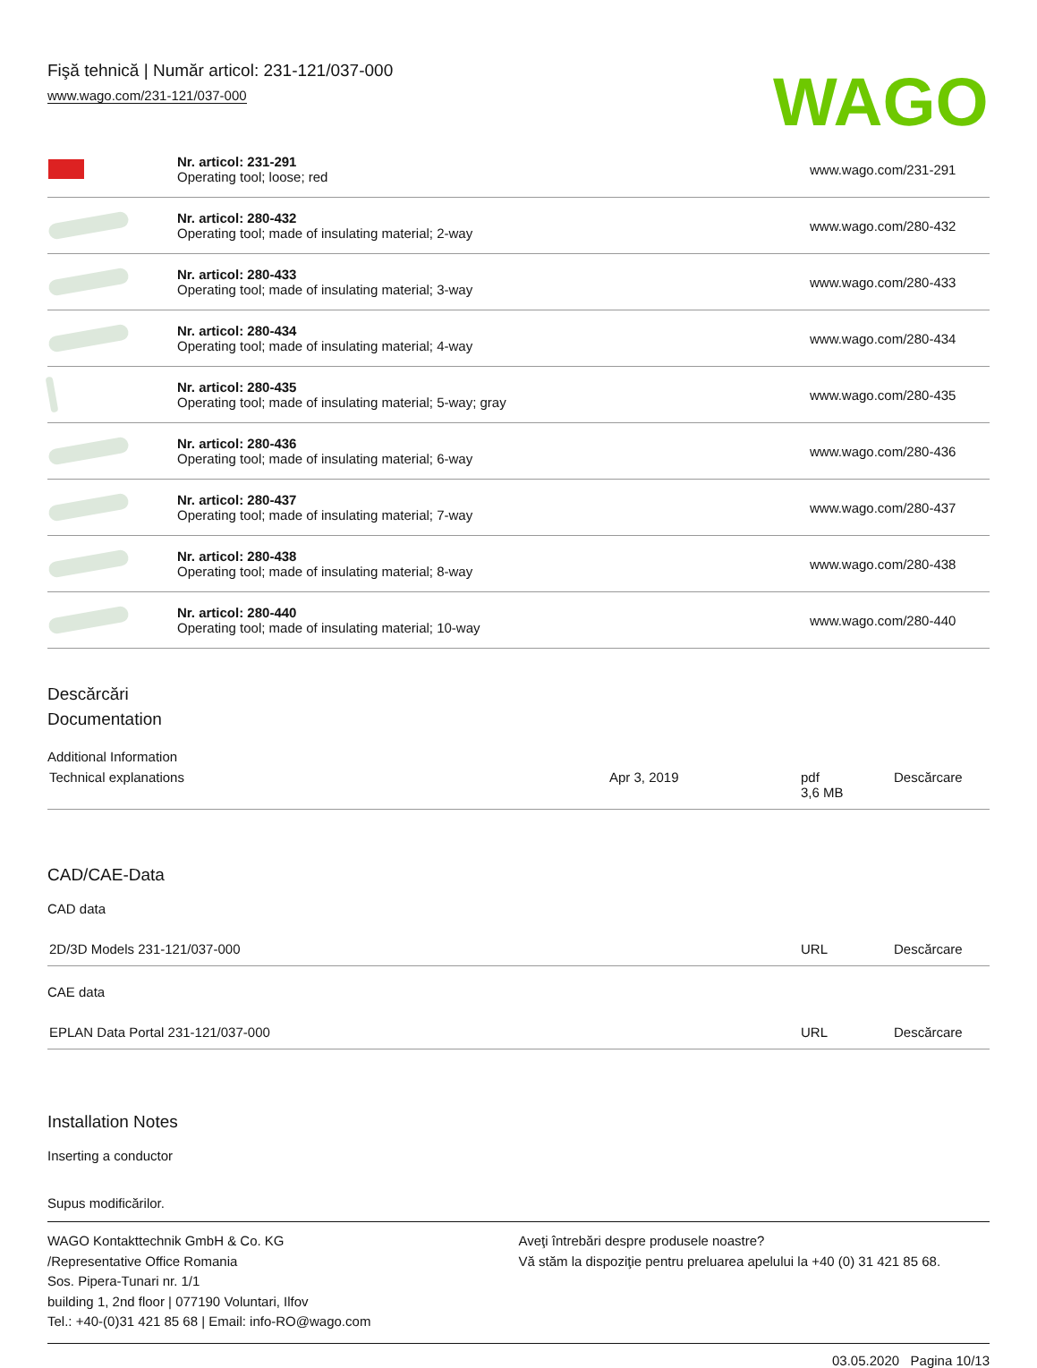Fişă tehnică | Număr articol: 231-121/037-000
www.wago.com/231-121/037-000
WAGO
| | Nr. articol: 231-291 Operating tool; loose; red | www.wago.com/231-291 |
| | Nr. articol: 280-432 Operating tool; made of insulating material; 2-way | www.wago.com/280-432 |
| | Nr. articol: 280-433 Operating tool; made of insulating material; 3-way | www.wago.com/280-433 |
| | Nr. articol: 280-434 Operating tool; made of insulating material; 4-way | www.wago.com/280-434 |
| | Nr. articol: 280-435 Operating tool; made of insulating material; 5-way; gray | www.wago.com/280-435 |
| | Nr. articol: 280-436 Operating tool; made of insulating material; 6-way | www.wago.com/280-436 |
| | Nr. articol: 280-437 Operating tool; made of insulating material; 7-way | www.wago.com/280-437 |
| | Nr. articol: 280-438 Operating tool; made of insulating material; 8-way | www.wago.com/280-438 |
| | Nr. articol: 280-440 Operating tool; made of insulating material; 10-way | www.wago.com/280-440 |
Descărcări
Documentation
Additional Information
| Technical explanations | Apr 3, 2019 | pdf 3,6 MB | Descărcare |
CAD/CAE-Data
CAD data
| 2D/3D Models 231-121/037-000 | URL | Descărcare |
CAE data
| EPLAN Data Portal 231-121/037-000 | URL | Descărcare |
Installation Notes
Inserting a conductor
Supus modificărilor.
WAGO Kontakttechnik GmbH & Co. KG
/Representative Office Romania
Sos. Pipera-Tunari nr. 1/1
building 1, 2nd floor | 077190 Voluntari, Ilfov
Tel.: +40-(0)31 421 85 68 | Email: info-RO@wago.com
Aveţi întrebări despre produsele noastre?
Vă stăm la dispoziţie pentru preluarea apelului la +40 (0) 31 421 85 68.
03.05.2020 Pagina 10/13